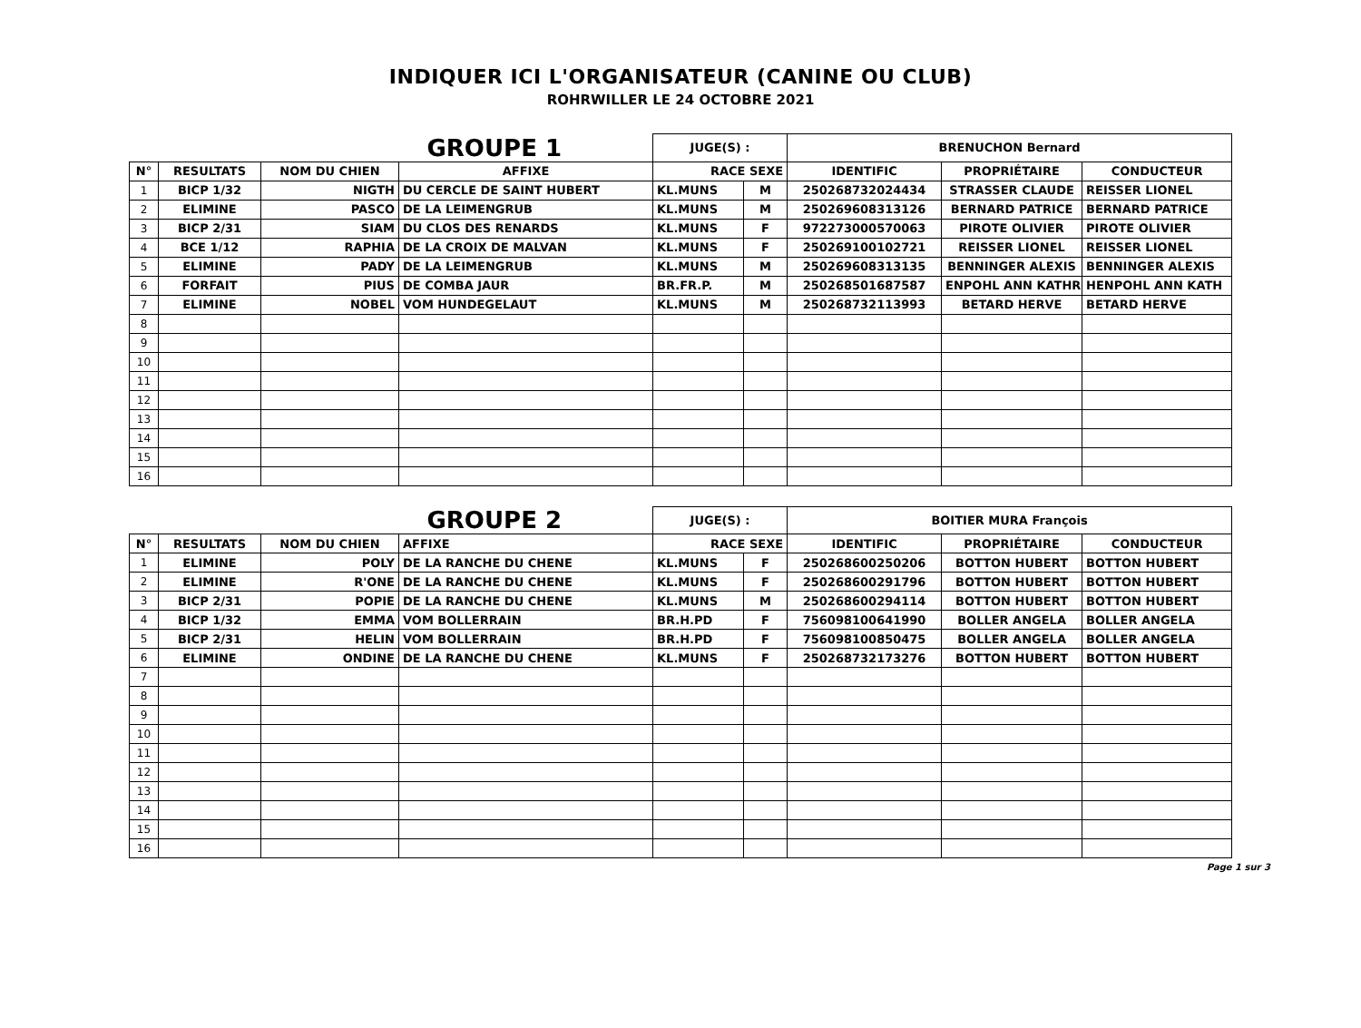INDIQUER ICI L'ORGANISATEUR (CANINE OU CLUB)
ROHRWILLER LE 24 OCTOBRE 2021
| GROUPE 1 | | | | JUGE(S) : | | BRENUCHON Bernard | | |
| --- | --- | --- | --- | --- | --- | --- | --- | --- |
| N° | RESULTATS | NOM DU CHIEN | AFFIXE | RACE SEXE | | IDENTIFIC | PROPRIÉTAIRE | CONDUCTEUR |
| 1 | BICP 1/32 | NIGTH | DU CERCLE DE SAINT HUBERT | KL.MUNS | M | 250268732024434 | STRASSER CLAUDE | REISSER LIONEL |
| 2 | ELIMINE | PASCO | DE LA LEIMENGRUB | KL.MUNS | M | 250269608313126 | BERNARD PATRICE | BERNARD PATRICE |
| 3 | BICP 2/31 | SIAM | DU CLOS DES RENARDS | KL.MUNS | F | 972273000570063 | PIROTE OLIVIER | PIROTE OLIVIER |
| 4 | BCE 1/12 | RAPHIA | DE LA CROIX DE MALVAN | KL.MUNS | F | 250269100102721 | REISSER LIONEL | REISSER LIONEL |
| 5 | ELIMINE | PADY | DE LA LEIMENGRUB | KL.MUNS | M | 250269608313135 | BENNINGER ALEXIS | BENNINGER ALEXIS |
| 6 | FORFAIT | PIUS | DE COMBA JAUR | BR.FR.P. | M | 250268501687587 | ENPOHL ANN KATHRI | HENPOHL ANN KATH |
| 7 | ELIMINE | NOBEL | VOM HUNDEGELAUT | KL.MUNS | M | 250268732113993 | BETARD HERVE | BETARD HERVE |
| 8 | | | | | | | | |
| 9 | | | | | | | | |
| 10 | | | | | | | | |
| 11 | | | | | | | | |
| 12 | | | | | | | | |
| 13 | | | | | | | | |
| 14 | | | | | | | | |
| 15 | | | | | | | | |
| 16 | | | | | | | | |
| GROUPE 2 | | | | JUGE(S) : | | BOITIER MURA François | | |
| --- | --- | --- | --- | --- | --- | --- | --- | --- |
| N° | RESULTATS | NOM DU CHIEN | AFFIXE | RACE SEXE | | IDENTIFIC | PROPRIÉTAIRE | CONDUCTEUR |
| 1 | ELIMINE | POLY | DE LA RANCHE DU CHENE | KL.MUNS | F | 250268600250206 | BOTTON HUBERT | BOTTON HUBERT |
| 2 | ELIMINE | R'ONE | DE LA RANCHE DU CHENE | KL.MUNS | F | 250268600291796 | BOTTON HUBERT | BOTTON HUBERT |
| 3 | BICP 2/31 | POPIE | DE LA RANCHE DU CHENE | KL.MUNS | M | 250268600294114 | BOTTON HUBERT | BOTTON HUBERT |
| 4 | BICP 1/32 | EMMA | VOM BOLLERRAIN | BR.H.PD | F | 756098100641990 | BOLLER ANGELA | BOLLER ANGELA |
| 5 | BICP 2/31 | HELIN | VOM BOLLERRAIN | BR.H.PD | F | 756098100850475 | BOLLER ANGELA | BOLLER ANGELA |
| 6 | ELIMINE | ONDINE | DE LA RANCHE DU CHENE | KL.MUNS | F | 250268732173276 | BOTTON HUBERT | BOTTON HUBERT |
| 7 | | | | | | | | |
| 8 | | | | | | | | |
| 9 | | | | | | | | |
| 10 | | | | | | | | |
| 11 | | | | | | | | |
| 12 | | | | | | | | |
| 13 | | | | | | | | |
| 14 | | | | | | | | |
| 15 | | | | | | | | |
| 16 | | | | | | | | |
Page 1 sur 3